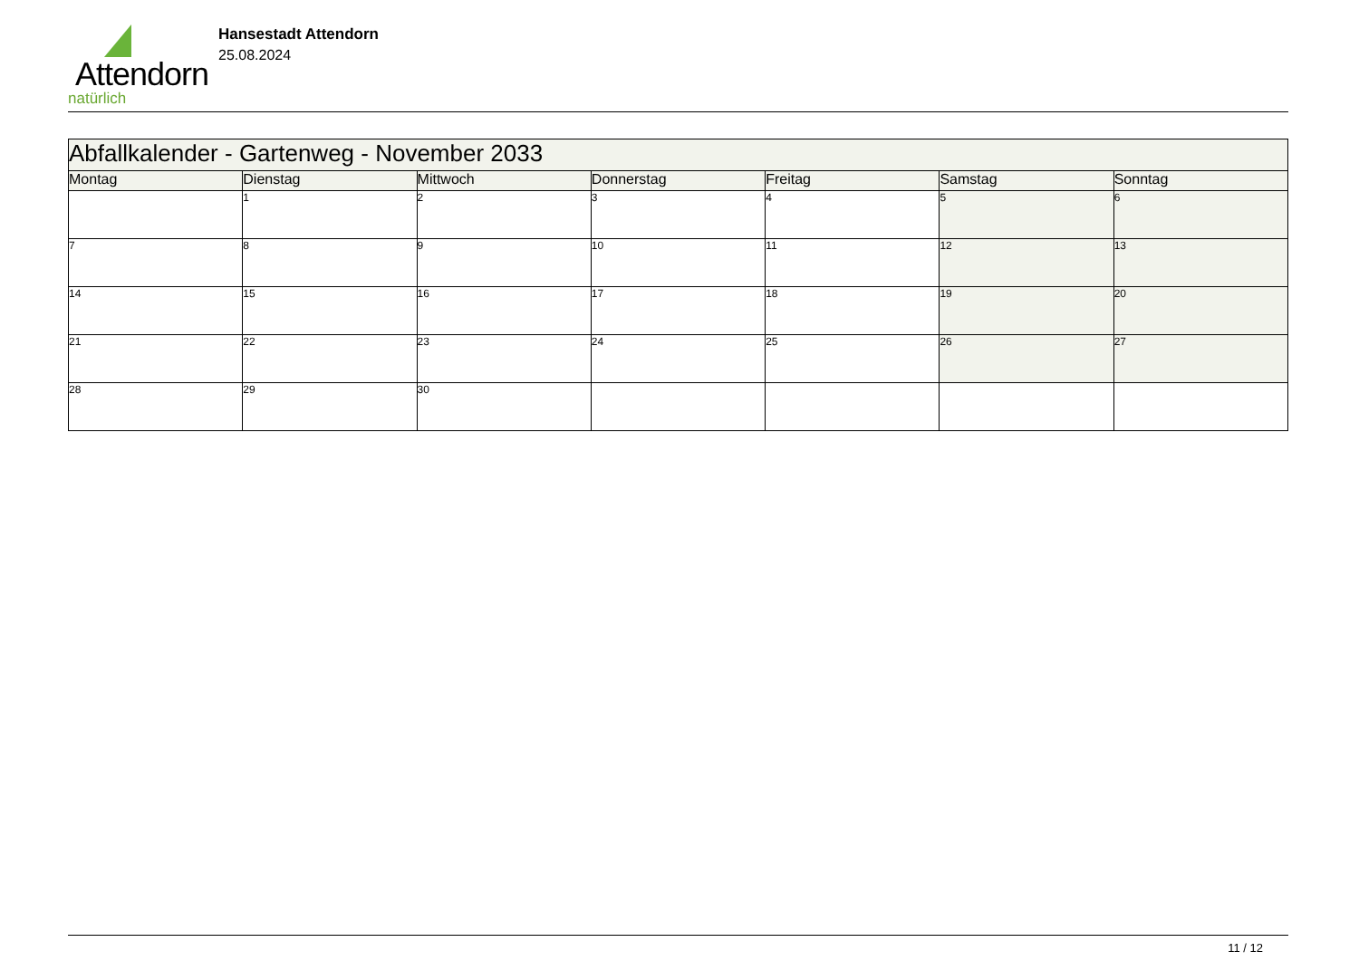Attendorn
natürlich
Hansestadt Attendorn
25.08.2024
| Abfallkalender - Gartenweg - November 2033 | | | | | | |
| Montag | Dienstag | Mittwoch | Donnerstag | Freitag | Samstag | Sonntag |
| | 1 | 2 | 3 | 4 | 5 | 6 |
| 7 | 8 | 9 | 10 | 11 | 12 | 13 |
| 14 | 15 | 16 | 17 | 18 | 19 | 20 |
| 21 | 22 | 23 | 24 | 25 | 26 | 27 |
| 28 | 29 | 30 | | | | |
11 / 12